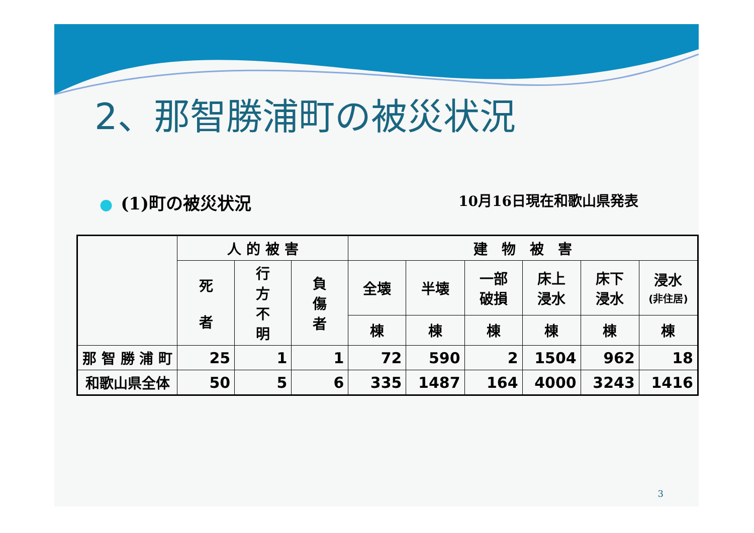2、那智勝浦町の被災状況
● (1)町の被災状況 10月16日現在和歌山県発表
| | 人 的 被 害 | | | 建 物 被 害 | | | | | |
| --- | --- | --- | --- | --- | --- | --- | --- | --- | --- |
| | 死 者 | 行 方 不 明 | 負 傷 者 | 全壊 | 半壊 | 一部 破損 | 床上 浸水 | 床下 浸水 | 浸水 (非住居) |
| | | | | 棟 | 棟 | 棟 | 棟 | 棟 | 棟 |
| 那 智 勝 浦 町 | 25 | 1 | 1 | 72 | 590 | 2 | 1504 | 962 | 18 |
| 和歌山県全体 | 50 | 5 | 6 | 335 | 1487 | 164 | 4000 | 3243 | 1416 |
3